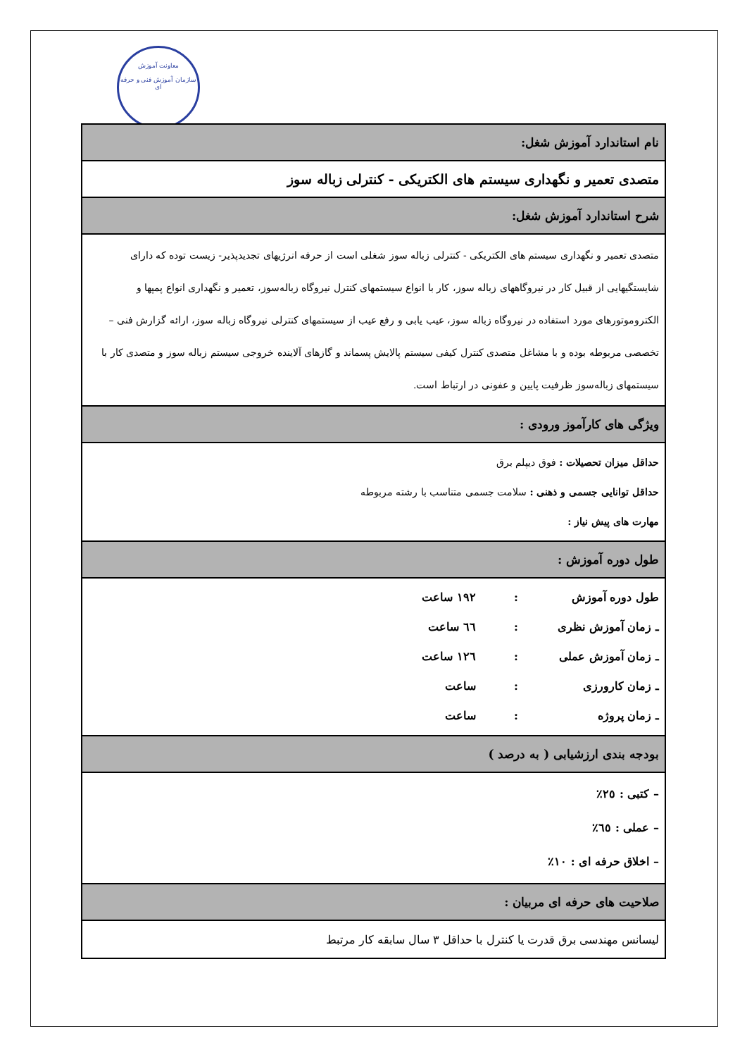معاونت آموزش
سازمان آموزش فنی و حرفه ای
| نام استاندارد آموزش شغل: |
| متصدی تعمیر و نگهداری سیستم های الکتریکی - کنترلی زباله سوز |
| شرح استاندارد آموزش شغل: |
| متصدی تعمیر و نگهداری سیستم های الکتریکی - کنترلی زباله سوز شغلی است از حرفه انرژیهای تجدیدپذیر- زیست توده که دارای شایستگیهایی از قبیل کار در نیروگاههای زباله سوز، کار با انواع سیستمهای کنترل نیروگاه زباله‌سوز، تعمیر و نگهداری انواع پمپها و الکتروموتورهای مورد استفاده در نیروگاه زباله سوز، عیب یابی و رفع عیب از سیستمهای کنترلی نیروگاه زباله سوز، ارائه گزارش فنی – تخصصی مربوطه بوده و با مشاغل متصدی کنترل کیفی سیستم پالایش پسماند و گازهای آلاینده خروجی سیستم زباله سوز و متصدی کار با سیستمهای زباله‌سوز ظرفیت پایین و عفونی در ارتباط است. |
| ویژگی های کارآموز ورودی : |
| حداقل میزان تحصیلات : فوق دیپلم برق حداقل توانایی جسمی و ذهنی : سلامت جسمی متناسب با رشته مربوطه مهارت های پیش نیاز : |
| طول دوره آموزش : |
| طول دوره آموزش : ۱۹۲ ساعت ـ زمان آموزش نظری : ٦٦ ساعت ـ زمان آموزش عملی : ١٢٦ ساعت ـ زمان کارورزی : ساعت ـ زمان پروژه : ساعت |
| بودجه بندی ارزشیابی ( به درصد ) |
| – کتبی : ٢٥٪ – عملی : ٦٥٪ – اخلاق حرفه ای : ١٠٪ |
| صلاحیت های حرفه ای مربیان : |
| لیسانس مهندسی برق قدرت یا کنترل با حداقل ٣ سال سابقه کار مرتبط |